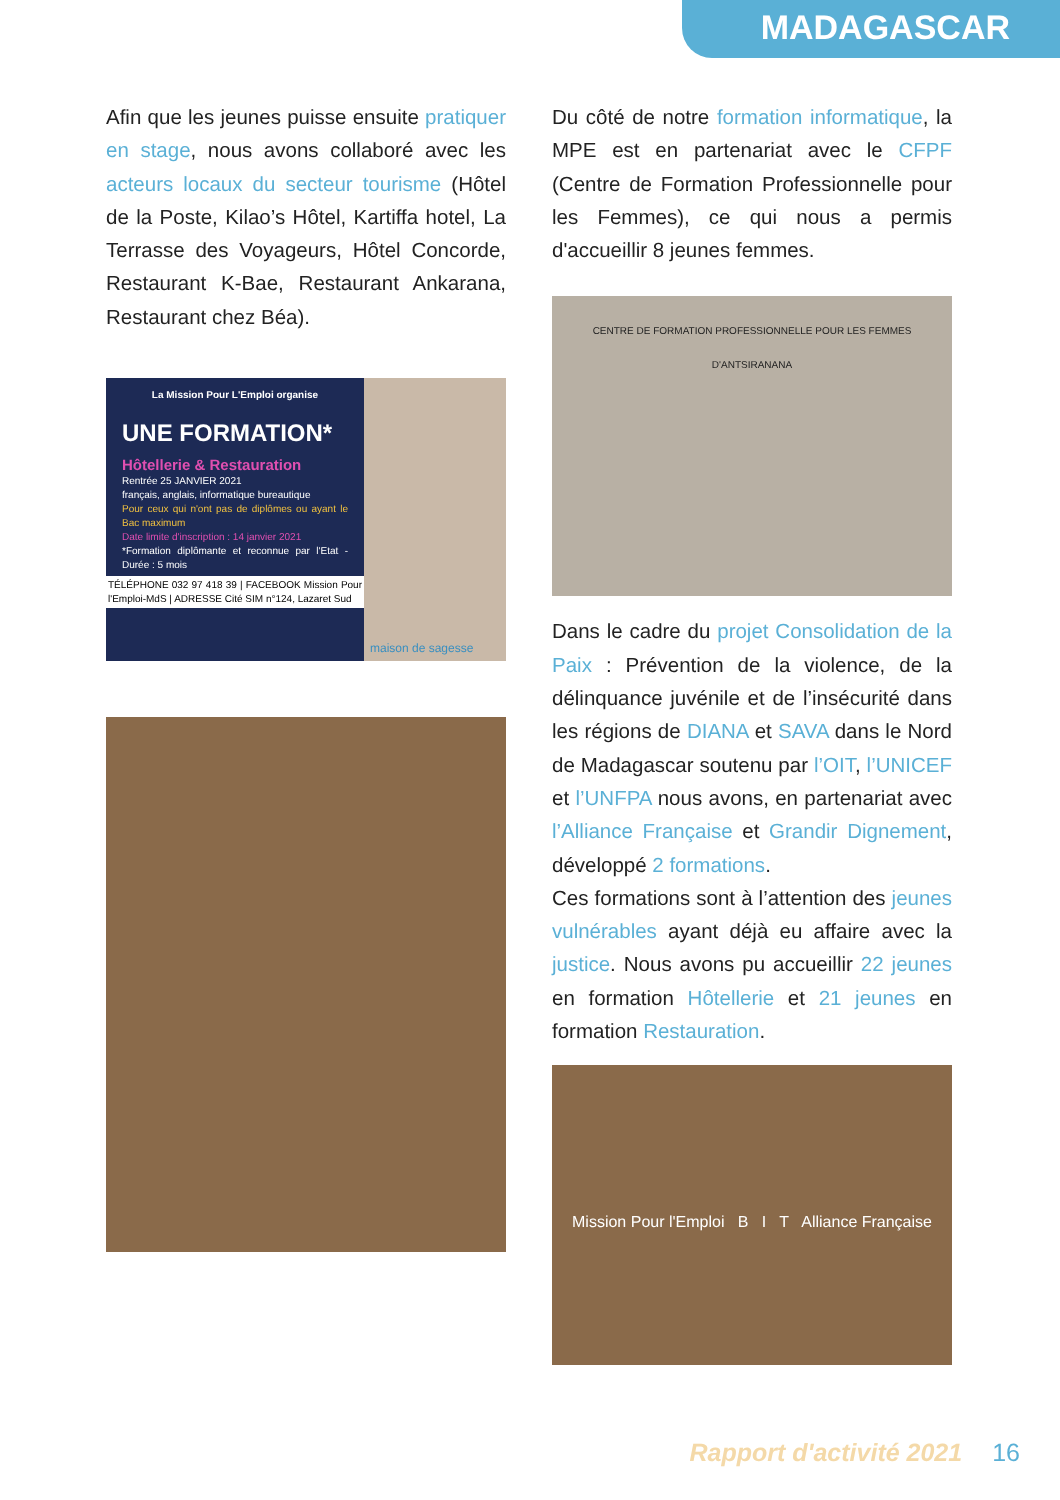MADAGASCAR
Afin que les jeunes puisse ensuite pratiquer en stage, nous avons collaboré avec les acteurs locaux du secteur tourisme (Hôtel de la Poste, Kilao’s Hôtel, Kartiffa hotel, La Terrasse des Voyageurs, Hôtel Concorde, Restaurant K-Bae, Restaurant Ankarana, Restaurant chez Béa).
La Mission Pour L'Emploi organise
UNE FORMATION*
Hôtellerie & Restauration
Rentrée 25 JANVIER 2021
français, anglais, informatique bureautique
Pour ceux qui n'ont pas de diplômes ou ayant le Bac maximum
Date limite d'inscription : 14 janvier 2021
*Formation diplômante et reconnue par l'Etat - Durée : 5 mois
TÉLÉPHONE 032 97 418 39 | FACEBOOK Mission Pour l'Emploi-MdS | ADRESSE Cité SIM n°124, Lazaret Sud
maison de sagesse
Du côté de notre formation informatique, la MPE est en partenariat avec le CFPF (Centre de Formation Professionnelle pour les Femmes), ce qui nous a permis d'accueillir 8 jeunes femmes.
CENTRE DE FORMATION PROFESSIONNELLE POUR LES FEMMES D'ANTSIRANANA
Dans le cadre du projet Consolidation de la Paix : Prévention de la violence, de la délinquance juvénile et de l’insécurité dans les régions de DIANA et SAVA dans le Nord de Madagascar soutenu par l’OIT, l’UNICEF et l’UNFPA nous avons, en partenariat avec l’Alliance Française et Grandir Dignement, développé 2 formations.
Ces formations sont à l’attention des jeunes vulnérables ayant déjà eu affaire avec la justice. Nous avons pu accueillir 22 jeunes en formation Hôtellerie et 21 jeunes en formation Restauration.
Mission Pour l'Emploi B I T Alliance Française
Rapport d'activité 2021 16